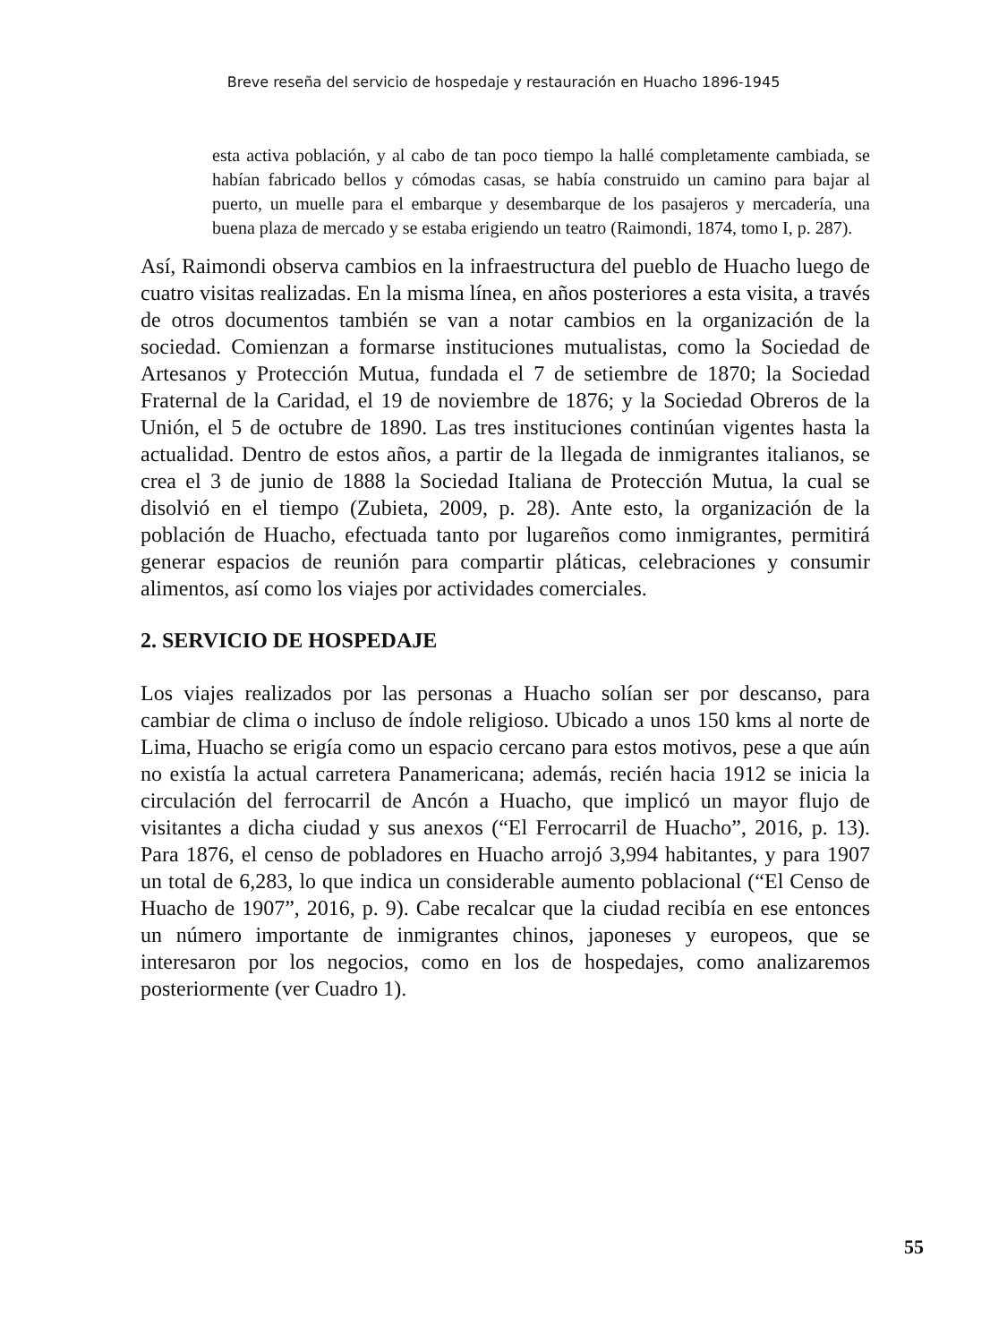Breve reseña del servicio de hospedaje y restauración en Huacho 1896-1945
esta activa población, y al cabo de tan poco tiempo la hallé completamente cambiada, se habían fabricado bellos y cómodas casas, se había construido un camino para bajar al puerto, un muelle para el embarque y desembarque de los pasajeros y mercadería, una buena plaza de mercado y se estaba erigiendo un teatro (Raimondi, 1874, tomo I, p. 287).
Así, Raimondi observa cambios en la infraestructura del pueblo de Huacho luego de cuatro visitas realizadas. En la misma línea, en años posteriores a esta visita, a través de otros documentos también se van a notar cambios en la organización de la sociedad. Comienzan a formarse instituciones mutualistas, como la Sociedad de Artesanos y Protección Mutua, fundada el 7 de setiembre de 1870; la Sociedad Fraternal de la Caridad, el 19 de noviembre de 1876; y la Sociedad Obreros de la Unión, el 5 de octubre de 1890. Las tres instituciones continúan vigentes hasta la actualidad. Dentro de estos años, a partir de la llegada de inmigrantes italianos, se crea el 3 de junio de 1888 la Sociedad Italiana de Protección Mutua, la cual se disolvió en el tiempo (Zubieta, 2009, p. 28). Ante esto, la organización de la población de Huacho, efectuada tanto por lugareños como inmigrantes, permitirá generar espacios de reunión para compartir pláticas, celebraciones y consumir alimentos, así como los viajes por actividades comerciales.
2. SERVICIO DE HOSPEDAJE
Los viajes realizados por las personas a Huacho solían ser por descanso, para cambiar de clima o incluso de índole religioso. Ubicado a unos 150 kms al norte de Lima, Huacho se erigía como un espacio cercano para estos motivos, pese a que aún no existía la actual carretera Panamericana; además, recién hacia 1912 se inicia la circulación del ferrocarril de Ancón a Huacho, que implicó un mayor flujo de visitantes a dicha ciudad y sus anexos (“El Ferrocarril de Huacho”, 2016, p. 13). Para 1876, el censo de pobladores en Huacho arrojó 3,994 habitantes, y para 1907 un total de 6,283, lo que indica un considerable aumento poblacional (“El Censo de Huacho de 1907”, 2016, p. 9). Cabe recalcar que la ciudad recibía en ese entonces un número importante de inmigrantes chinos, japoneses y europeos, que se interesaron por los negocios, como en los de hospedajes, como analizaremos posteriormente (ver Cuadro 1).
55